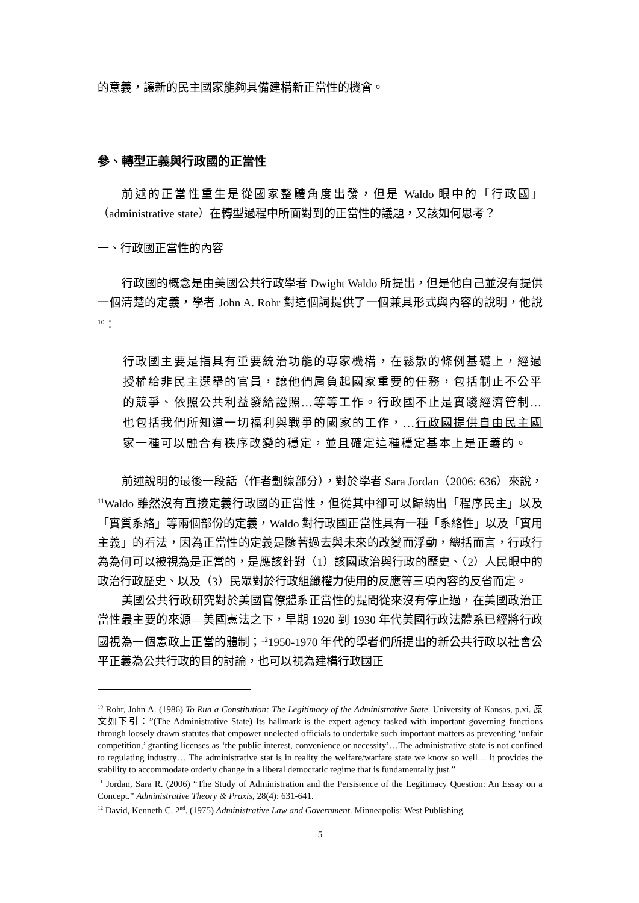的意義，讓新的民主國家能夠具備建構新正當性的機會。
參、轉型正義與行政國的正當性
前述的正當性重生是從國家整體角度出發，但是 Waldo 眼中的「行政國」（administrative state）在轉型過程中所面對到的正當性的議題，又該如何思考？
一、行政國正當性的內容
行政國的概念是由美國公共行政學者 Dwight Waldo 所提出，但是他自己並沒有提供一個清楚的定義，學者 John A. Rohr 對這個詞提供了一個兼具形式與內容的說明，他說<sup>10</sup>：
行政國主要是指具有重要統治功能的專家機構，在鬆散的條例基礎上，經過授權給非民主選舉的官員，讓他們肩負起國家重要的任務，包括制止不公平的競爭、依照公共利益發給證照…等等工作。行政國不止是實踐經濟管制…也包括我們所知道一切福利與戰爭的國家的工作，...行政國提供自由民主國家一種可以融合有秩序改變的穩定，並且確定這種穩定基本上是正義的。
前述說明的最後一段話（作者劃線部分），對於學者 Sara Jordan（2006: 636）來說，<sup>11</sup>Waldo 雖然沒有直接定義行政國的正當性，但從其中卻可以歸納出「程序民主」以及「實質系絡」等兩個部份的定義，Waldo 對行政國正當性具有一種「系絡性」以及「實用主義」的看法，因為正當性的定義是隨著過去與未來的改變而浮動，總括而言，行政行為為何可以被視為是正當的，是應該針對（1）該國政治與行政的歷史、（2）人民眼中的政治行政歷史、以及（3）民眾對於行政組織權力使用的反應等三項內容的反省而定。
美國公共行政研究對於美國官僚體系正當性的提問從來沒有停止過，在美國政治正當性最主要的來源—美國憲法之下，早期 1920 到 1930 年代美國行政法體系已經將行政國視為一個憲政上正當的體制；<sup>12</sup>1950-1970 年代的學者們所提出的新公共行政以社會公平正義為公共行政的目的討論，也可以視為建構行政國正
<sup>10</sup> Rohr, John A. (1986) To Run a Constitution: The Legitimacy of the Administrative State. University of Kansas, p.xi. 原文如下引：”(The Administrative State) Its hallmark is the expert agency tasked with important governing functions through loosely drawn statutes that empower unelected officials to undertake such important matters as preventing ‘unfair competition,’ granting licenses as ‘the public interest, convenience or necessity’…The administrative state is not confined to regulating industry… The administrative stat is in reality the welfare/warfare state we know so well… it provides the stability to accommodate orderly change in a liberal democratic regime that is fundamentally just.”
<sup>11</sup> Jordan, Sara R. (2006) “The Study of Administration and the Persistence of the Legitimacy Question: An Essay on a Concept.” Administrative Theory & Praxis, 28(4): 631-641.
<sup>12</sup> David, Kenneth C. 2<sup>nd</sup>. (1975) Administrative Law and Government. Minneapolis: West Publishing.
5